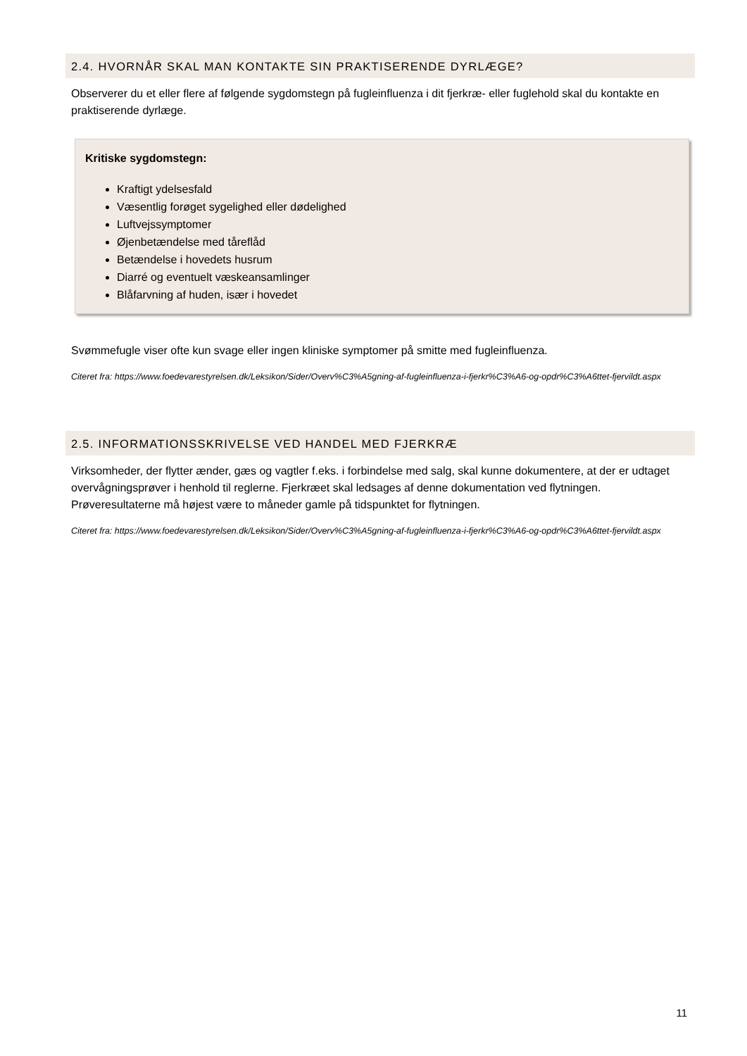2.4. HVORNÅR SKAL MAN KONTAKTE SIN PRAKTISERENDE DYRLÆGE?
Observerer du et eller flere af følgende sygdomstegn på fugleinfluenza i dit fjerkræ- eller fuglehold skal du kontakte en praktiserende dyrlæge.
Kritiske sygdomstegn:
Kraftigt ydelsesfald
Væsentlig forøget sygelighed eller dødelighed
Luftvejssymptomer
Øjenbetændelse med tåreflåd
Betændelse i hovedets husrum
Diarré og eventuelt væskeansamlinger
Blåfarvning af huden, især i hovedet
Svømmefugle viser ofte kun svage eller ingen kliniske symptomer på smitte med fugleinfluenza.
Citeret fra: https://www.foedevarestyrelsen.dk/Leksikon/Sider/Overv%C3%A5gning-af-fugleinfluenza-i-fjerkr%C3%A6-og-opdr%C3%A6ttet-fjervildt.aspx
2.5. INFORMATIONSSKRIVELSE VED HANDEL MED FJERKRÆ
Virksomheder, der flytter ænder, gæs og vagtler f.eks. i forbindelse med salg, skal kunne dokumentere, at der er udtaget overvågningsprøver i henhold til reglerne. Fjerkræet skal ledsages af denne dokumentation ved flytningen. Prøveresultaterne må højest være to måneder gamle på tidspunktet for flytningen.
Citeret fra: https://www.foedevarestyrelsen.dk/Leksikon/Sider/Overv%C3%A5gning-af-fugleinfluenza-i-fjerkr%C3%A6-og-opdr%C3%A6ttet-fjervildt.aspx
11